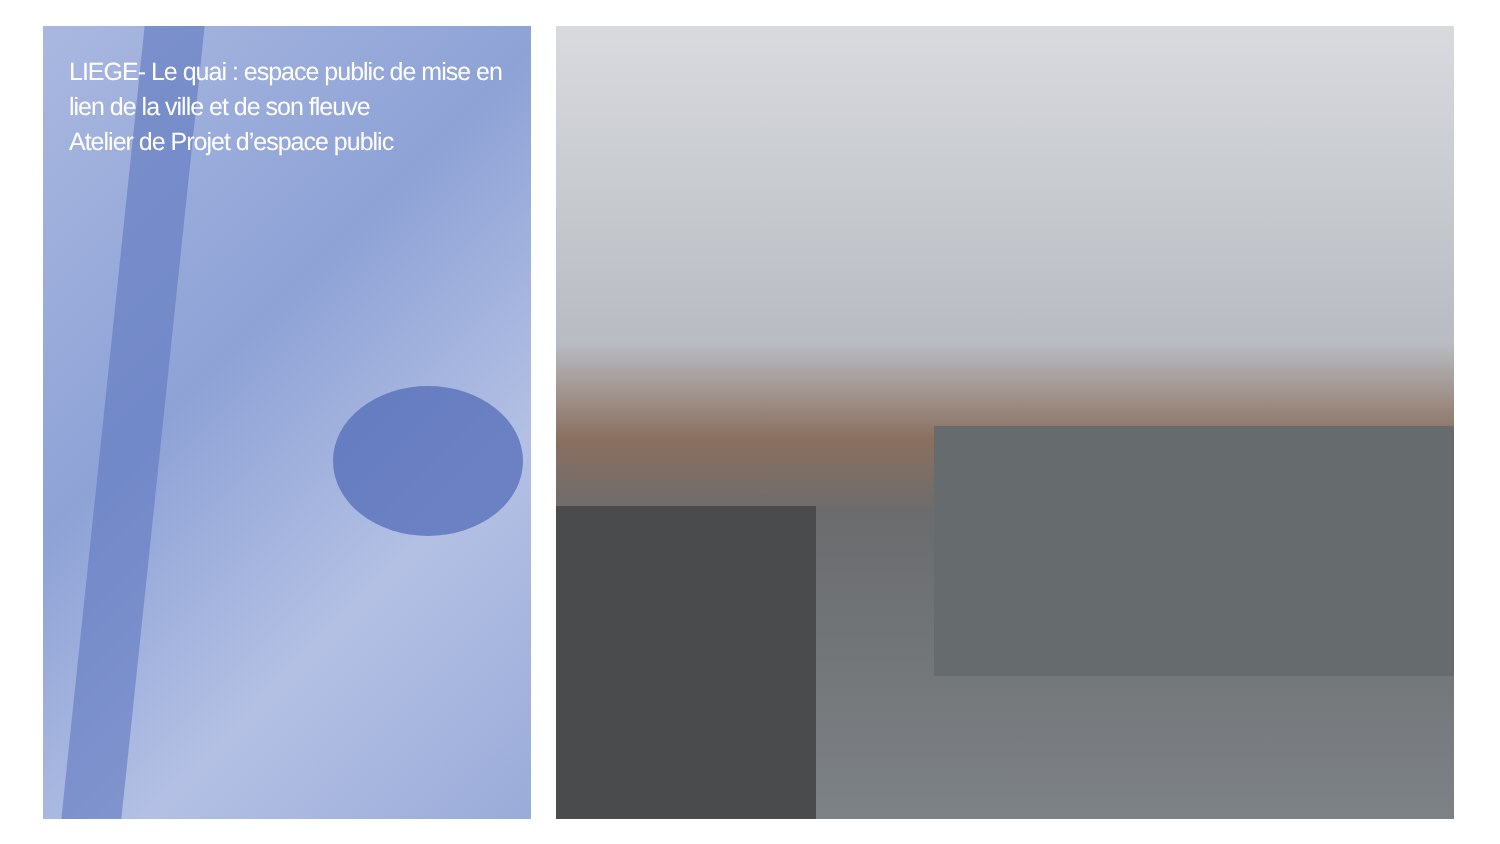LIEGE- Le quai : espace public de mise en lien de la ville et de son fleuve
Atelier de Projet d’espace public